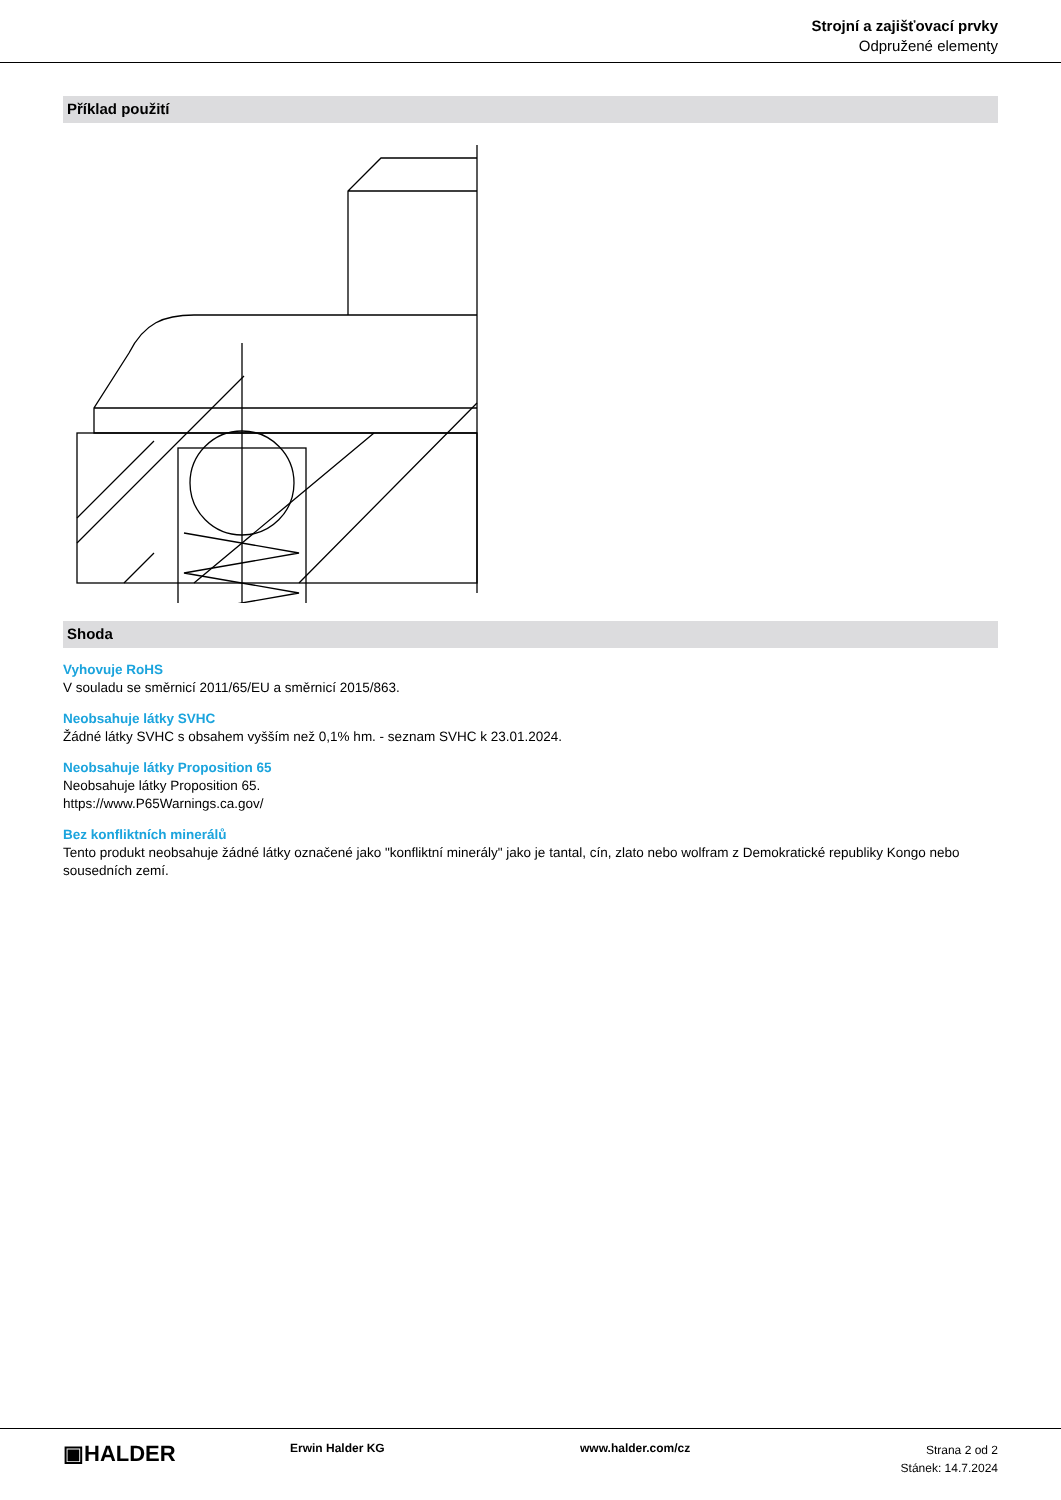Strojní a zajišťovací prvky
Odpružené elementy
Příklad použití
Shoda
Vyhovuje RoHS
V souladu se směrnicí 2011/65/EU a směrnicí 2015/863.
Neobsahuje látky SVHC
Žádné látky SVHC s obsahem vyšším než 0,1% hm. - seznam SVHC k 23.01.2024.
Neobsahuje látky Proposition 65
Neobsahuje látky Proposition 65.
https://www.P65Warnings.ca.gov/
Bez konfliktních minerálů
Tento produkt neobsahuje žádné látky označené jako "konfliktní minerály" jako je tantal, cín, zlato nebo wolfram z Demokratické republiky Kongo nebo sousedních zemí.
▣HALDER
Erwin Halder KG www.halder.com/cz
Strana 2 od 2
Stánek: 14.7.2024